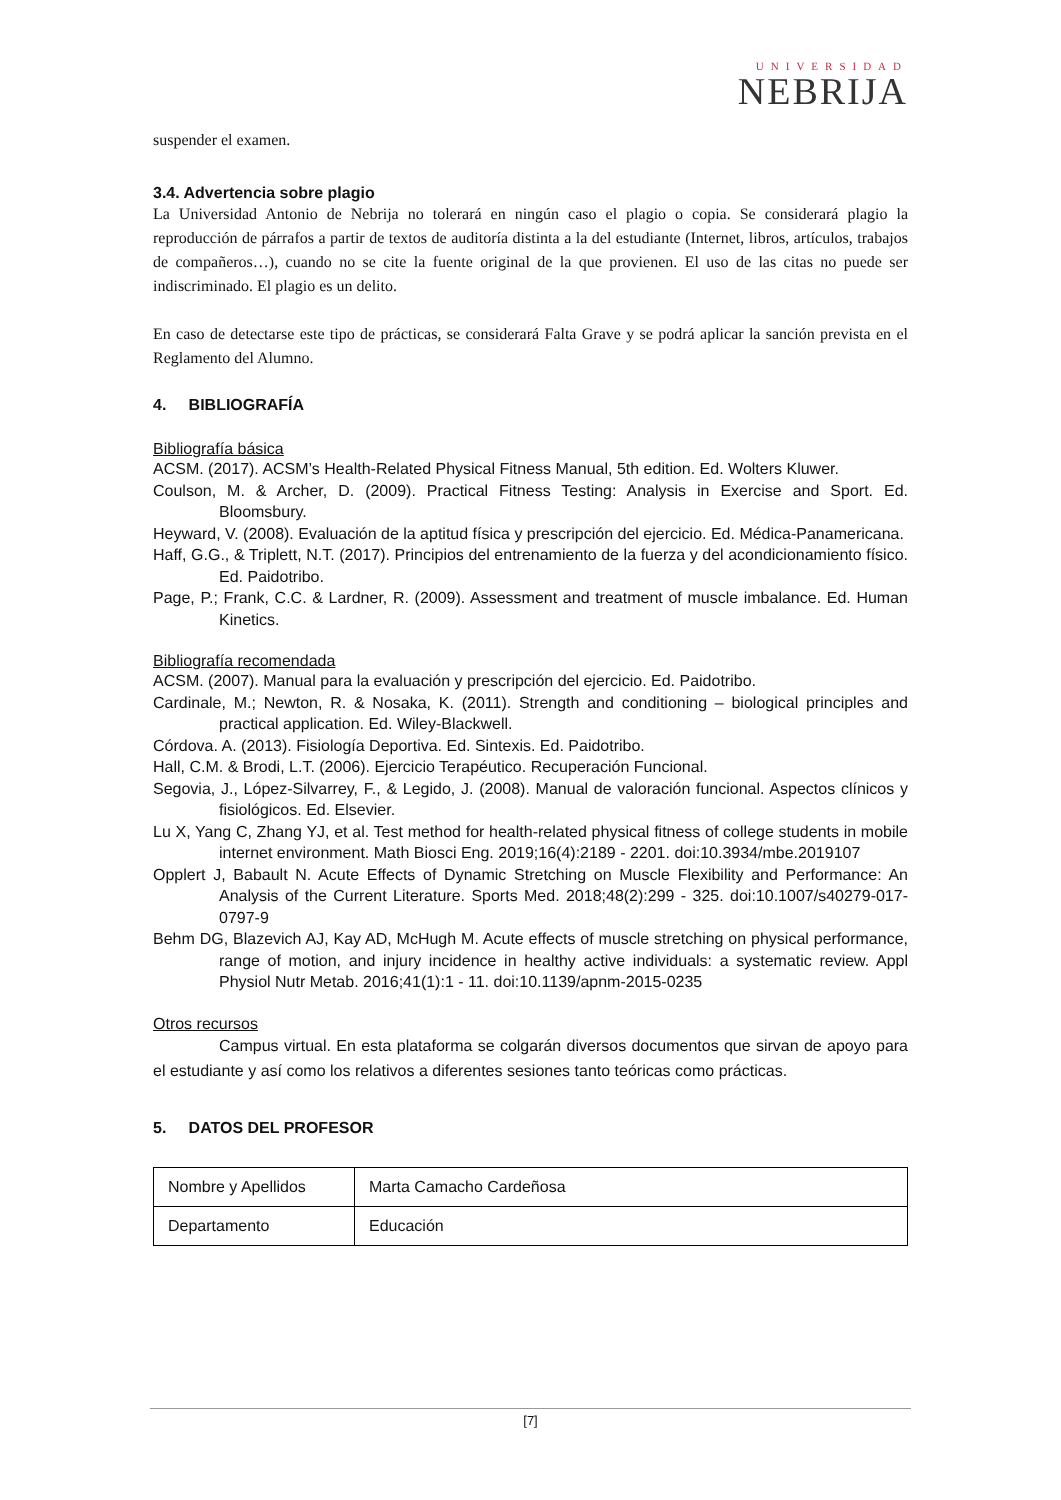UNIVERSIDAD
NEBRIJA
suspender el examen.
3.4. Advertencia sobre plagio
La Universidad Antonio de Nebrija no tolerará en ningún caso el plagio o copia. Se considerará plagio la reproducción de párrafos a partir de textos de auditoría distinta a la del estudiante (Internet, libros, artículos, trabajos de compañeros…), cuando no se cite la fuente original de la que provienen. El uso de las citas no puede ser indiscriminado. El plagio es un delito.
En caso de detectarse este tipo de prácticas, se considerará Falta Grave y se podrá aplicar la sanción prevista en el Reglamento del Alumno.
4. BIBLIOGRAFÍA
Bibliografía básica
ACSM. (2017). ACSM’s Health-Related Physical Fitness Manual, 5th edition. Ed. Wolters Kluwer.
Coulson, M. & Archer, D. (2009). Practical Fitness Testing: Analysis in Exercise and Sport. Ed. Bloomsbury.
Heyward, V. (2008). Evaluación de la aptitud física y prescripción del ejercicio. Ed. Médica-Panamericana.
Haff, G.G., & Triplett, N.T. (2017). Principios del entrenamiento de la fuerza y del acondicionamiento físico. Ed. Paidotribo.
Page, P.; Frank, C.C. & Lardner, R. (2009). Assessment and treatment of muscle imbalance. Ed. Human Kinetics.
Bibliografía recomendada
ACSM. (2007). Manual para la evaluación y prescripción del ejercicio. Ed. Paidotribo.
Cardinale, M.; Newton, R. & Nosaka, K. (2011). Strength and conditioning – biological principles and practical application. Ed. Wiley-Blackwell.
Córdova. A. (2013). Fisiología Deportiva. Ed. Sintexis. Ed. Paidotribo.
Hall, C.M. & Brodi, L.T. (2006). Ejercicio Terapéutico. Recuperación Funcional.
Segovia, J., López-Silvarrey, F., & Legido, J. (2008). Manual de valoración funcional. Aspectos clínicos y fisiológicos. Ed. Elsevier.
Lu X, Yang C, Zhang YJ, et al. Test method for health-related physical fitness of college students in mobile internet environment. Math Biosci Eng. 2019;16(4):2189 - 2201. doi:10.3934/mbe.2019107
Opplert J, Babault N. Acute Effects of Dynamic Stretching on Muscle Flexibility and Performance: An Analysis of the Current Literature. Sports Med. 2018;48(2):299 - 325. doi:10.1007/s40279-017-0797-9
Behm DG, Blazevich AJ, Kay AD, McHugh M. Acute effects of muscle stretching on physical performance, range of motion, and injury incidence in healthy active individuals: a systematic review. Appl Physiol Nutr Metab. 2016;41(1):1 - 11. doi:10.1139/apnm-2015-0235
Otros recursos
Campus virtual. En esta plataforma se colgarán diversos documentos que sirvan de apoyo para el estudiante y así como los relativos a diferentes sesiones tanto teóricas como prácticas.
5. DATOS DEL PROFESOR
| Nombre y Apellidos | Marta Camacho Cardeñosa |
| Departamento | Educación |
[7]